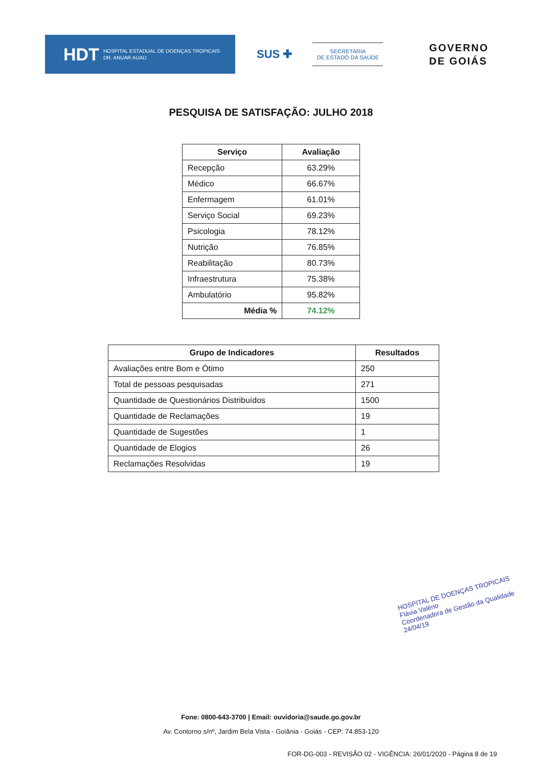HDT HOSPITAL ESTADUAL DE DOENÇAS TROPICAIS
DR. ANUAR AUAD
SUS ✚
SECRETARIA
DE ESTADO DA SAÚDE
GOVERNO
DE GOIÁS
PESQUISA DE SATISFAÇÃO: JULHO 2018
| Serviço | Avaliação |
| --- | --- |
| Recepção | 63.29% |
| Médico | 66.67% |
| Enfermagem | 61.01% |
| Serviço Social | 69.23% |
| Psicologia | 78.12% |
| Nutrição | 76.85% |
| Reabilitação | 80.73% |
| Infraestrutura | 75.38% |
| Ambulatório | 95.82% |
| Média % | 74.12% |
| Grupo de Indicadores | Resultados |
| --- | --- |
| Avaliações entre Bom e Ótimo | 250 |
| Total de pessoas pesquisadas | 271 |
| Quantidade de Questionários Distribuídos | 1500 |
| Quantidade de Reclamações | 19 |
| Quantidade de Sugestões | 1 |
| Quantidade de Elogios | 26 |
| Reclamações Resolvidas | 19 |
HOSPITAL DE DOENÇAS TROPICAIS
Flávia Valério
Coordenadora de Gestão da Qualidade
24/04/19
Fone: 0800-643-3700 | Email: ouvidoria@saude.go.gov.br
Av. Contorno s/nº, Jardim Bela Vista - Goiânia - Goiás - CEP: 74.853-120
FOR-DG-003 - REVISÃO 02 - VIGÊNCIA: 26/01/2020 - Página 8 de 19